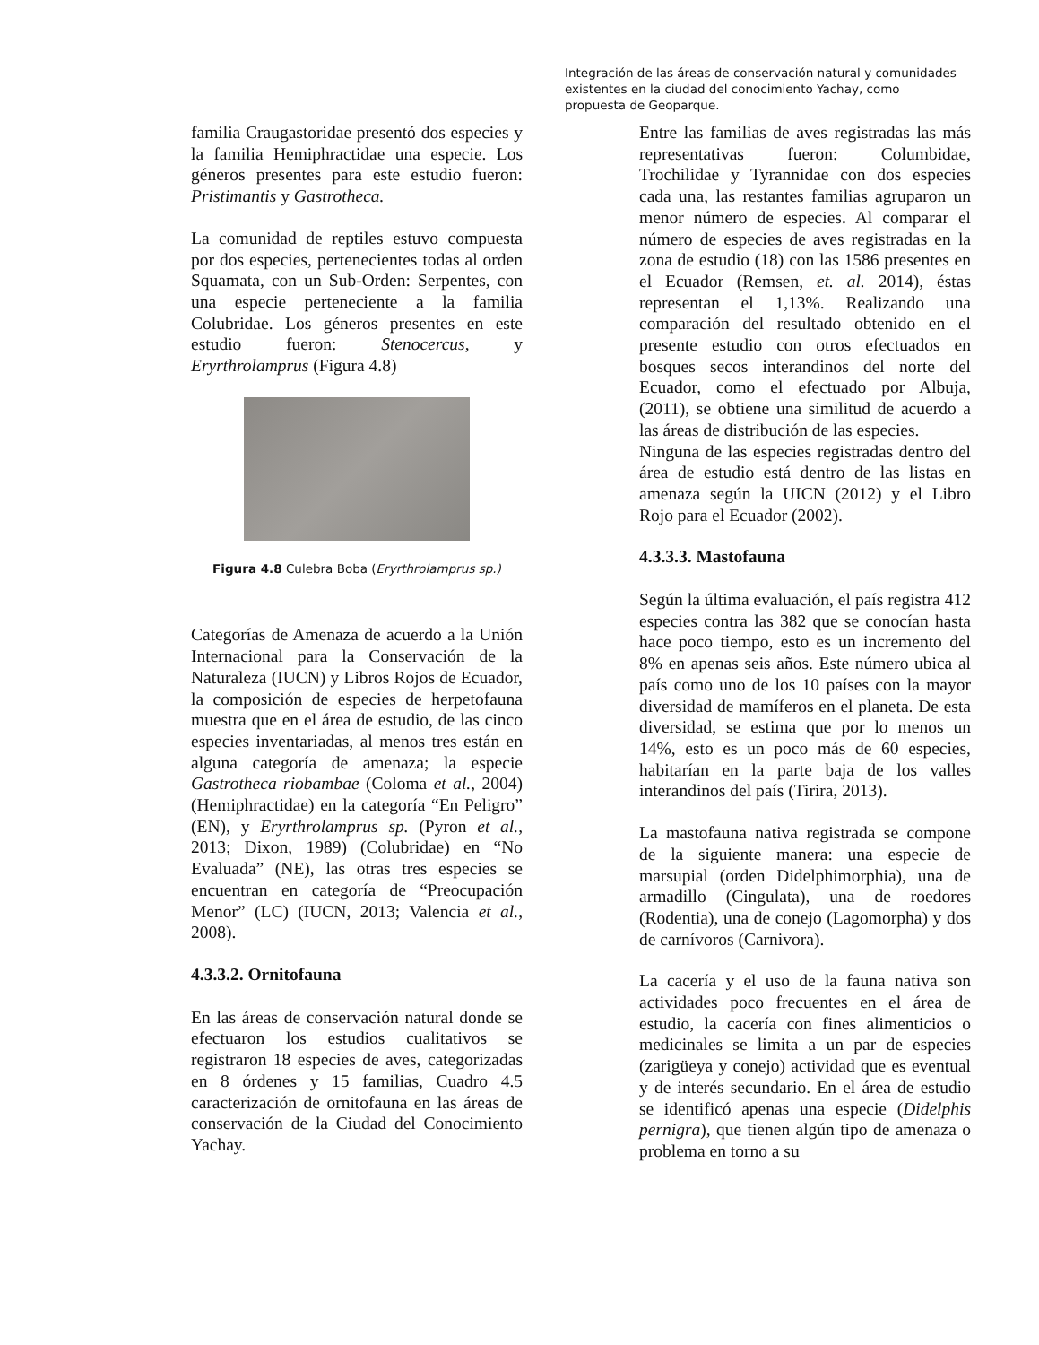Integración de las áreas de conservación natural y comunidades existentes en la ciudad del conocimiento Yachay, como propuesta de Geoparque.
familia Craugastoridae presentó dos especies y la familia Hemiphractidae una especie. Los géneros presentes para este estudio fueron: Pristimantis y Gastrotheca.
La comunidad de reptiles estuvo compuesta por dos especies, pertenecientes todas al orden Squamata, con un Sub-Orden: Serpentes, con una especie perteneciente a la familia Colubridae. Los géneros presentes en este estudio fueron: Stenocercus, y Eryrthrolamprus (Figura 4.8)
Figura 4.8 Culebra Boba (Eryrthrolamprus sp.)
Categorías de Amenaza de acuerdo a la Unión Internacional para la Conservación de la Naturaleza (IUCN) y Libros Rojos de Ecuador, la composición de especies de herpetofauna muestra que en el área de estudio, de las cinco especies inventariadas, al menos tres están en alguna categoría de amenaza; la especie Gastrotheca riobambae (Coloma et al., 2004) (Hemiphractidae) en la categoría “En Peligro” (EN), y Eryrthrolamprus sp. (Pyron et al., 2013; Dixon, 1989) (Colubridae) en “No Evaluada” (NE), las otras tres especies se encuentran en categoría de “Preocupación Menor” (LC) (IUCN, 2013; Valencia et al., 2008).
4.3.3.2. Ornitofauna
En las áreas de conservación natural donde se efectuaron los estudios cualitativos se registraron 18 especies de aves, categorizadas en 8 órdenes y 15 familias, Cuadro 4.5 caracterización de ornitofauna en las áreas de conservación de la Ciudad del Conocimiento Yachay.
Entre las familias de aves registradas las más representativas fueron: Columbidae, Trochilidae y Tyrannidae con dos especies cada una, las restantes familias agruparon un menor número de especies. Al comparar el número de especies de aves registradas en la zona de estudio (18) con las 1586 presentes en el Ecuador (Remsen, et. al. 2014), éstas representan el 1,13%. Realizando una comparación del resultado obtenido en el presente estudio con otros efectuados en bosques secos interandinos del norte del Ecuador, como el efectuado por Albuja, (2011), se obtiene una similitud de acuerdo a las áreas de distribución de las especies.
Ninguna de las especies registradas dentro del área de estudio está dentro de las listas en amenaza según la UICN (2012) y el Libro Rojo para el Ecuador (2002).
4.3.3.3. Mastofauna
Según la última evaluación, el país registra 412 especies contra las 382 que se conocían hasta hace poco tiempo, esto es un incremento del 8% en apenas seis años. Este número ubica al país como uno de los 10 países con la mayor diversidad de mamíferos en el planeta. De esta diversidad, se estima que por lo menos un 14%, esto es un poco más de 60 especies, habitarían en la parte baja de los valles interandinos del país (Tirira, 2013).
La mastofauna nativa registrada se compone de la siguiente manera: una especie de marsupial (orden Didelphimorphia), una de armadillo (Cingulata), una de roedores (Rodentia), una de conejo (Lagomorpha) y dos de carnívoros (Carnivora).
La cacería y el uso de la fauna nativa son actividades poco frecuentes en el área de estudio, la cacería con fines alimenticios o medicinales se limita a un par de especies (zarigüeya y conejo) actividad que es eventual y de interés secundario. En el área de estudio se identificó apenas una especie (Didelphis pernigra), que tienen algún tipo de amenaza o problema en torno a su